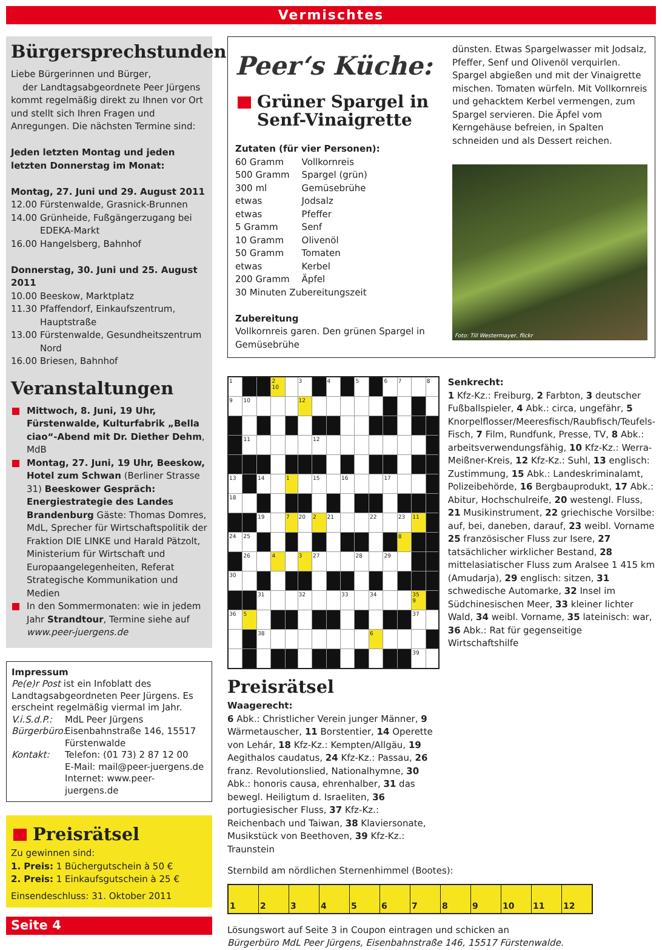Vermischtes
Bürgersprechstunden
Liebe Bürgerinnen und Bürger,
der Landtagsabgeordnete Peer Jürgens kommt regelmäßig direkt zu Ihnen vor Ort und stellt sich Ihren Fragen und Anregungen. Die nächsten Termine sind:
Jeden letzten Montag und jeden letzten Donnerstag im Monat:
Montag, 27. Juni und 29. August 2011
12.00 Fürstenwalde, Grasnick-Brunnen
14.00 Grünheide, Fußgängerzugang bei EDEKA-Markt
16.00 Hangelsberg, Bahnhof
Donnerstag, 30. Juni und 25. August 2011
10.00 Beeskow, Marktplatz
11.30 Pfaffendorf, Einkaufszentrum, Hauptstraße
13.00 Fürstenwalde, Gesundheitszentrum Nord
16.00 Briesen, Bahnhof
Veranstaltungen
Mittwoch, 8. Juni, 19 Uhr, Fürstenwalde, Kulturfabrik „Bella ciao“-Abend mit Dr. Diether Dehm, MdB
Montag, 27. Juni, 19 Uhr, Beeskow, Hotel zum Schwan (Berliner Strasse 31) Beeskower Gespräch: Energiestrategie des Landes Brandenburg Gäste: Thomas Domres, MdL, Sprecher für Wirtschaftspolitik der Fraktion DIE LINKE und Harald Pätzolt, Ministerium für Wirtschaft und Europaangelegenheiten, Referat Strategische Kommunikation und Medien
In den Sommermonaten: wie in jedem Jahr Strandtour, Termine siehe auf www.peer-juergens.de
Impressum
Pe(e)r Post ist ein Infoblatt des Landtagsabgeordneten Peer Jürgens. Es erscheint regelmäßig viermal im Jahr.
V.i.S.d.P.: MdL Peer Jürgens
Bürgerbüro: Eisenbahnstraße 146, 15517 Fürstenwalde
Kontakt: Telefon: (01 73) 2 87 12 00
E-Mail: mail@peer-juergens.de
Internet: www.peer-juergens.de
Preisrätsel
Zu gewinnen sind:
1. Preis: 1 Büchergutschein à 50 €
2. Preis: 1 Einkaufsgutschein à 25 €
Einsendeschluss: 31. Oktober 2011
Seite 4
Peer‘s Küche:
Grüner Spargel in Senf-Vinaigrette
Zutaten (für vier Personen):
| 60 Gramm | Vollkornreis |
| 500 Gramm | Spargel (grün) |
| 300 ml | Gemüsebrühe |
| etwas | Jodsalz |
| etwas | Pfeffer |
| 5 Gramm | Senf |
| 10 Gramm | Olivenöl |
| 50 Gramm | Tomaten |
| etwas | Kerbel |
| 200 Gramm | Äpfel |
| 30 Minuten Zubereitungszeit | |
Zubereitung
Vollkornreis garen. Den grünen Spargel in Gemüsebrühe
dünsten. Etwas Spargelwasser mit Jodsalz, Pfeffer, Senf und Olivenöl verquirlen. Spargel abgießen und mit der Vinaigrette mischen. Tomaten würfeln. Mit Vollkornreis und gehacktem Kerbel vermengen, zum Spargel servieren. Die Äpfel vom Kerngehäuse befreien, in Spalten schneiden und als Dessert reichen.
Foto: Till Westermayer, flickr
| 1 | | | 2 10 | | 3 | | 4 | | 5 | | 6 | 7 | | 8 |
| 9 | 10 | | | | 12 | | | | | | | | | |
| | 11 | | | | | 12 | | | | | | | | |
| 13 | | 14 | | 1 | | 15 | | 16 | | | 17 | | | |
| 18 | | | | | | | | | | | | | | |
| | | 19 | | 7 | 20 | 2 | 21 | | | 22 | | 23 | 11 | |
| 24 | 25 | | | | | | | | | | | 8 | | |
| | 26 | | 4 | | 3 | 27 | | | 28 | | 29 | | | |
| 30 | | | | | | | | | | | | | | |
| | | 31 | | | 32 | | | 33 | | 34 | | | 35 9 | |
| 36 | 5 | | | | | | | | | | | | 37 | |
| | | 38 | | | | | | | | 6 | | | | |
| | | | | | | | | | | | | | 39 | |
Preisrätsel
Waagerecht:
6 Abk.: Christlicher Verein junger Männer, 9 Wärmetauscher, 11 Borstentier, 14 Operette von Lehár, 18 Kfz-Kz.: Kempten/Allgäu, 19 Aegithalos caudatus, 24 Kfz-Kz.: Passau, 26 franz. Revolutionslied, Nationalhymne, 30 Abk.: honoris causa, ehrenhalber, 31 das bewegl. Heiligtum d. Israeliten, 36 portugiesischer Fluss, 37 Kfz-Kz.: Reichenbach und Taiwan, 38 Klaviersonate, Musikstück von Beethoven, 39 Kfz-Kz.: Traunstein
Senkrecht:
1 Kfz-Kz.: Freiburg, 2 Farbton, 3 deutscher Fußballspieler, 4 Abk.: circa, ungefähr, 5 Knorpelflosser/Meeresfisch/Raubfisch/Teufels-Fisch, 7 Film, Rundfunk, Presse, TV, 8 Abk.: arbeitsverwendungsfähig, 10 Kfz-Kz.: Werra-Meißner-Kreis, 12 Kfz-Kz.: Suhl, 13 englisch: Zustimmung, 15 Abk.: Landeskriminalamt, Polizeibehörde, 16 Bergbauprodukt, 17 Abk.: Abitur, Hochschulreife, 20 westengl. Fluss, 21 Musikinstrument, 22 griechische Vorsilbe: auf, bei, daneben, darauf, 23 weibl. Vorname 25 französischer Fluss zur Isere, 27 tatsächlicher wirklicher Bestand, 28 mittelasiatischer Fluss zum Aralsee 1 415 km (Amudarja), 29 englisch: sitzen, 31 schwedische Automarke, 32 Insel im Südchinesischen Meer, 33 kleiner lichter Wald, 34 weibl. Vorname, 35 lateinisch: war, 36 Abk.: Rat für gegenseitige Wirtschaftshilfe
Sternbild am nördlichen Sternenhimmel (Bootes):
| 1 | 2 | 3 | 4 | 5 | 6 | 7 | 8 | 9 | 10 | 11 | 12 |
Lösungswort auf Seite 3 in Coupon eintragen und schicken an
Bürgerbüro MdL Peer Jürgens, Eisenbahnstraße 146, 15517 Fürstenwalde.